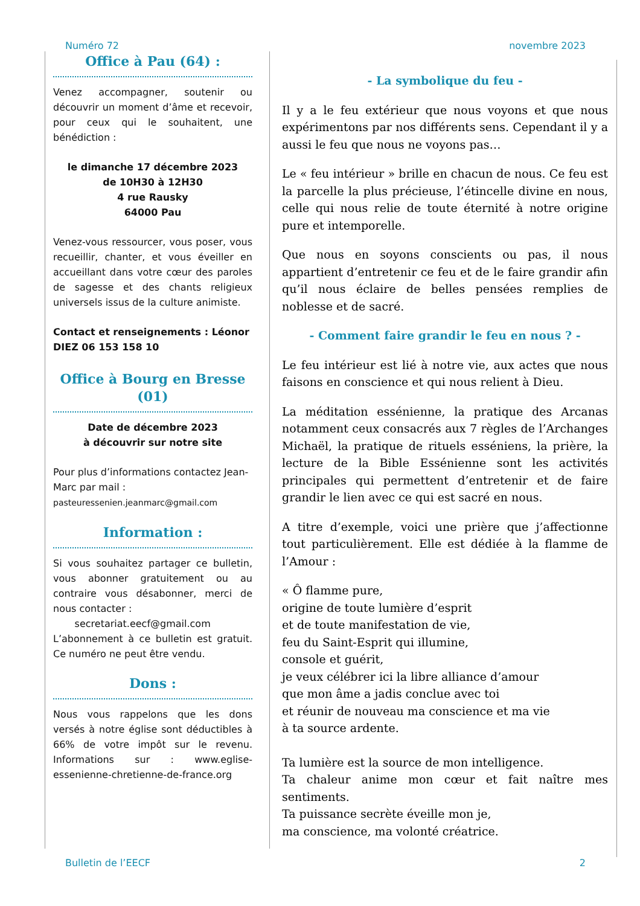Numéro 72 novembre 2023
Office à Pau (64) :
Venez accompagner, soutenir ou découvrir un moment d’âme et recevoir, pour ceux qui le souhaitent, une bénédiction :
le dimanche 17 décembre 2023
de 10H30 à 12H30
4 rue Rausky
64000 Pau
Venez-vous ressourcer, vous poser, vous recueillir, chanter, et vous éveiller en accueillant dans votre cœur des paroles de sagesse et des chants religieux universels issus de la culture animiste.
Contact et renseignements : Léonor DIEZ 06 153 158 10
Office à Bourg en Bresse (01)
Date de décembre 2023
à découvrir sur notre site
Pour plus d’informations contactez Jean-Marc par mail :
pasteuressenien.jeanmarc@gmail.com
Information :
Si vous souhaitez partager ce bulletin, vous abonner gratuitement ou au contraire vous désabonner, merci de nous contacter :
secretariat.eecf@gmail.com
L’abonnement à ce bulletin est gratuit. Ce numéro ne peut être vendu.
Dons :
Nous vous rappelons que les dons versés à notre église sont déductibles à 66% de votre impôt sur le revenu. Informations sur : www.eglise-essenienne-chretienne-de-france.org
- La symbolique du feu -
Il y a le feu extérieur que nous voyons et que nous expérimentons par nos différents sens. Cependant il y a aussi le feu que nous ne voyons pas…
Le « feu intérieur » brille en chacun de nous. Ce feu est la parcelle la plus précieuse, l’étincelle divine en nous, celle qui nous relie de toute éternité à notre origine pure et intemporelle.
Que nous en soyons conscients ou pas, il nous appartient d’entretenir ce feu et de le faire grandir afin qu’il nous éclaire de belles pensées remplies de noblesse et de sacré.
- Comment faire grandir le feu en nous ? -
Le feu intérieur est lié à notre vie, aux actes que nous faisons en conscience et qui nous relient à Dieu.
La méditation essénienne, la pratique des Arcanas notamment ceux consacrés aux 7 règles de l’Archanges Michaël, la pratique de rituels esséniens, la prière, la lecture de la Bible Essénienne sont les activités principales qui permettent d’entretenir et de faire grandir le lien avec ce qui est sacré en nous.
A titre d’exemple, voici une prière que j’affectionne tout particulièrement. Elle est dédiée à la flamme de l’Amour :
« Ô flamme pure,
origine de toute lumière d’esprit
et de toute manifestation de vie,
feu du Saint-Esprit qui illumine,
console et guérit,
je veux célébrer ici la libre alliance d’amour
que mon âme a jadis conclue avec toi
et réunir de nouveau ma conscience et ma vie
à ta source ardente.
Ta lumière est la source de mon intelligence.
Ta chaleur anime mon cœur et fait naître mes sentiments.
Ta puissance secrète éveille mon je,
ma conscience, ma volonté créatrice.
Bulletin de l’EECF 2